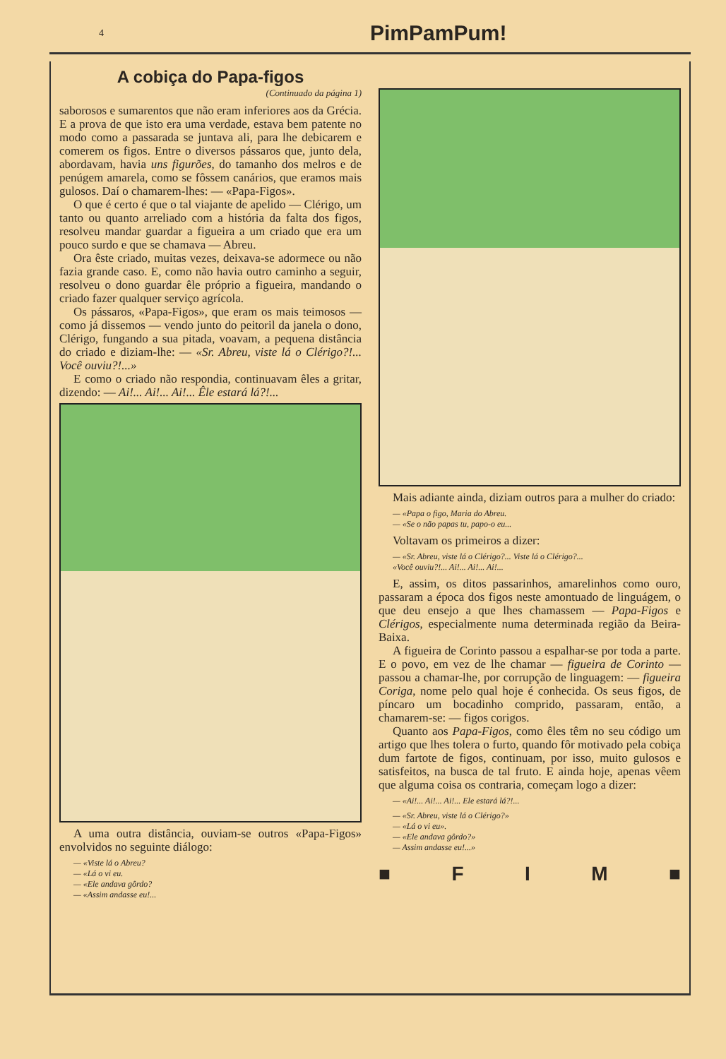4 PimPamPum!
A cobiça do Papa-figos
(Continuado da página 1)
saborosos e sumarentos que não eram inferiores aos da Grécia. E a prova de que isto era uma verdade, estava bem patente no modo como a passarada se juntava ali, para lhe debicarem e comerem os figos. Entre o diversos pássaros que, junto dela, abordavam, havia uns figurões, do tamanho dos melros e de penúgem amarela, como se fôssem canários, que eramos mais gulosos. Daí o chamarem-lhes: — «Papa-Figos».
O que é certo é que o tal viajante de apelido — Clérigo, um tanto ou quanto arreliado com a história da falta dos figos, resolveu mandar guardar a figueira a um criado que era um pouco surdo e que se chamava — Abreu.
Ora êste criado, muitas vezes, deixava-se adormece ou não fazia grande caso. E, como não havia outro caminho a seguir, resolveu o dono guardar êle próprio a figueira, mandando o criado fazer qualquer serviço agrícola.
Os pássaros, «Papa-Figos», que eram os mais teimosos — como já dissemos — vendo junto do peitoril da janela o dono, Clérigo, fungando a sua pitada, voavam, a pequena distância do criado e diziam-lhe: — «Sr. Abreu, viste lá o Clérigo?!... Você ouviu?!...»
E como o criado não respondia, continuavam êles a gritar, dizendo: — Ai!... Ai!... Ai!... Êle estará lá?!...
A uma outra distância, ouviam-se outros «Papa-Figos» envolvidos no seguinte diálogo:
— «Viste lá o Abreu?
— «Lá o vi eu.
— «Ele andava gôrdo?
— «Assim andasse eu!...
Mais adiante ainda, diziam outros para a mulher do criado:
— «Papa o figo, Maria do Abreu.
— «Se o não papas tu, papo-o eu...
Voltavam os primeiros a dizer:
— «Sr. Abreu, viste lá o Clérigo?... Viste lá o Clérigo?...
«Você ouviu?!... Ai!... Ai!... Ai!...
E, assim, os ditos passarinhos, amarelinhos como ouro, passaram a época dos figos neste amontuado de linguágem, o que deu ensejo a que lhes chamassem — Papa-Figos e Clérigos, especialmente numa determinada região da Beira-Baixa.
A figueira de Corinto passou a espalhar-se por toda a parte. E o povo, em vez de lhe chamar — figueira de Corinto — passou a chamar-lhe, por corrupção de linguagem: — figueira Coriga, nome pelo qual hoje é conhecida. Os seus figos, de píncaro um bocadinho comprido, passaram, então, a chamarem-se: — figos corigos.
Quanto aos Papa-Figos, como êles têm no seu código um artigo que lhes tolera o furto, quando fôr motivado pela cobiça dum fartote de figos, continuam, por isso, muito gulosos e satisfeitos, na busca de tal fruto. E ainda hoje, apenas vêem que alguma coisa os contraria, começam logo a dizer:
— «Ai!... Ai!... Ai!... Ele estará lá?!...
— «Sr. Abreu, viste lá o Clérigo?»
— «Lá o vi eu».
— «Ele andava gôrdo?»
— Assim andasse eu!...»
■ FIM ■